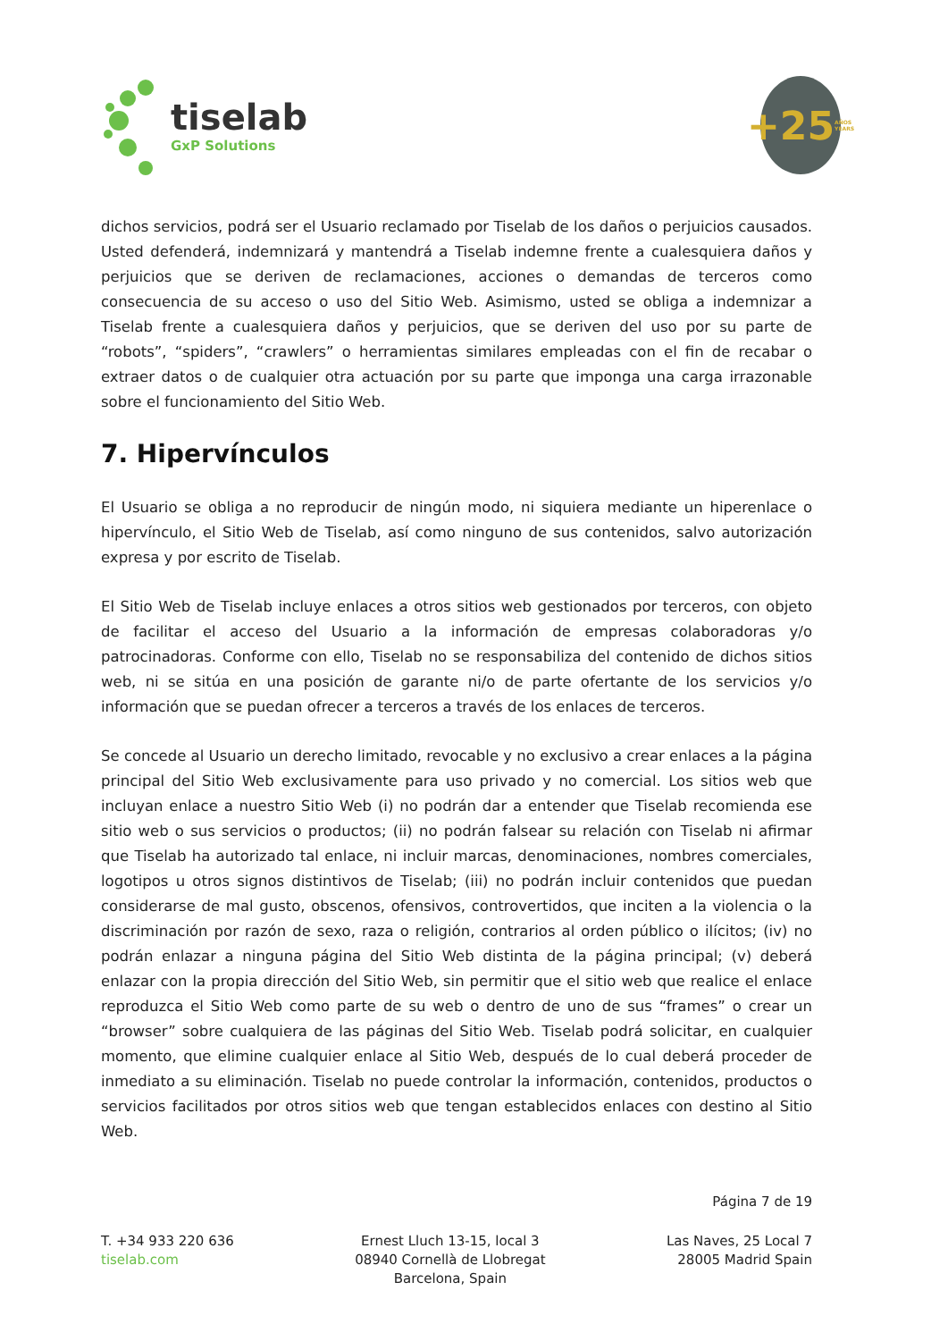tiselab
GxP Solutions
+25 AÑOS YEARS
dichos servicios, podrá ser el Usuario reclamado por Tiselab de los daños o perjuicios causados. Usted defenderá, indemnizará y mantendrá a Tiselab indemne frente a cualesquiera daños y perjuicios que se deriven de reclamaciones, acciones o demandas de terceros como consecuencia de su acceso o uso del Sitio Web. Asimismo, usted se obliga a indemnizar a Tiselab frente a cualesquiera daños y perjuicios, que se deriven del uso por su parte de “robots”, “spiders”, “crawlers” o herramientas similares empleadas con el fin de recabar o extraer datos o de cualquier otra actuación por su parte que imponga una carga irrazonable sobre el funcionamiento del Sitio Web.
7. Hipervínculos
El Usuario se obliga a no reproducir de ningún modo, ni siquiera mediante un hiperenlace o hipervínculo, el Sitio Web de Tiselab, así como ninguno de sus contenidos, salvo autorización expresa y por escrito de Tiselab.
El Sitio Web de Tiselab incluye enlaces a otros sitios web gestionados por terceros, con objeto de facilitar el acceso del Usuario a la información de empresas colaboradoras y/o patrocinadoras. Conforme con ello, Tiselab no se responsabiliza del contenido de dichos sitios web, ni se sitúa en una posición de garante ni/o de parte ofertante de los servicios y/o información que se puedan ofrecer a terceros a través de los enlaces de terceros.
Se concede al Usuario un derecho limitado, revocable y no exclusivo a crear enlaces a la página principal del Sitio Web exclusivamente para uso privado y no comercial. Los sitios web que incluyan enlace a nuestro Sitio Web (i) no podrán dar a entender que Tiselab recomienda ese sitio web o sus servicios o productos; (ii) no podrán falsear su relación con Tiselab ni afirmar que Tiselab ha autorizado tal enlace, ni incluir marcas, denominaciones, nombres comerciales, logotipos u otros signos distintivos de Tiselab; (iii) no podrán incluir contenidos que puedan considerarse de mal gusto, obscenos, ofensivos, controvertidos, que inciten a la violencia o la discriminación por razón de sexo, raza o religión, contrarios al orden público o ilícitos; (iv) no podrán enlazar a ninguna página del Sitio Web distinta de la página principal; (v) deberá enlazar con la propia dirección del Sitio Web, sin permitir que el sitio web que realice el enlace reproduzca el Sitio Web como parte de su web o dentro de uno de sus “frames” o crear un “browser” sobre cualquiera de las páginas del Sitio Web. Tiselab podrá solicitar, en cualquier momento, que elimine cualquier enlace al Sitio Web, después de lo cual deberá proceder de inmediato a su eliminación. Tiselab no puede controlar la información, contenidos, productos o servicios facilitados por otros sitios web que tengan establecidos enlaces con destino al Sitio Web.
Página 7 de 19
T. +34 933 220 636
tiselab.com
Ernest Lluch 13-15, local 3
08940 Cornellà de Llobregat
Barcelona, Spain
Las Naves, 25 Local 7
28005 Madrid Spain